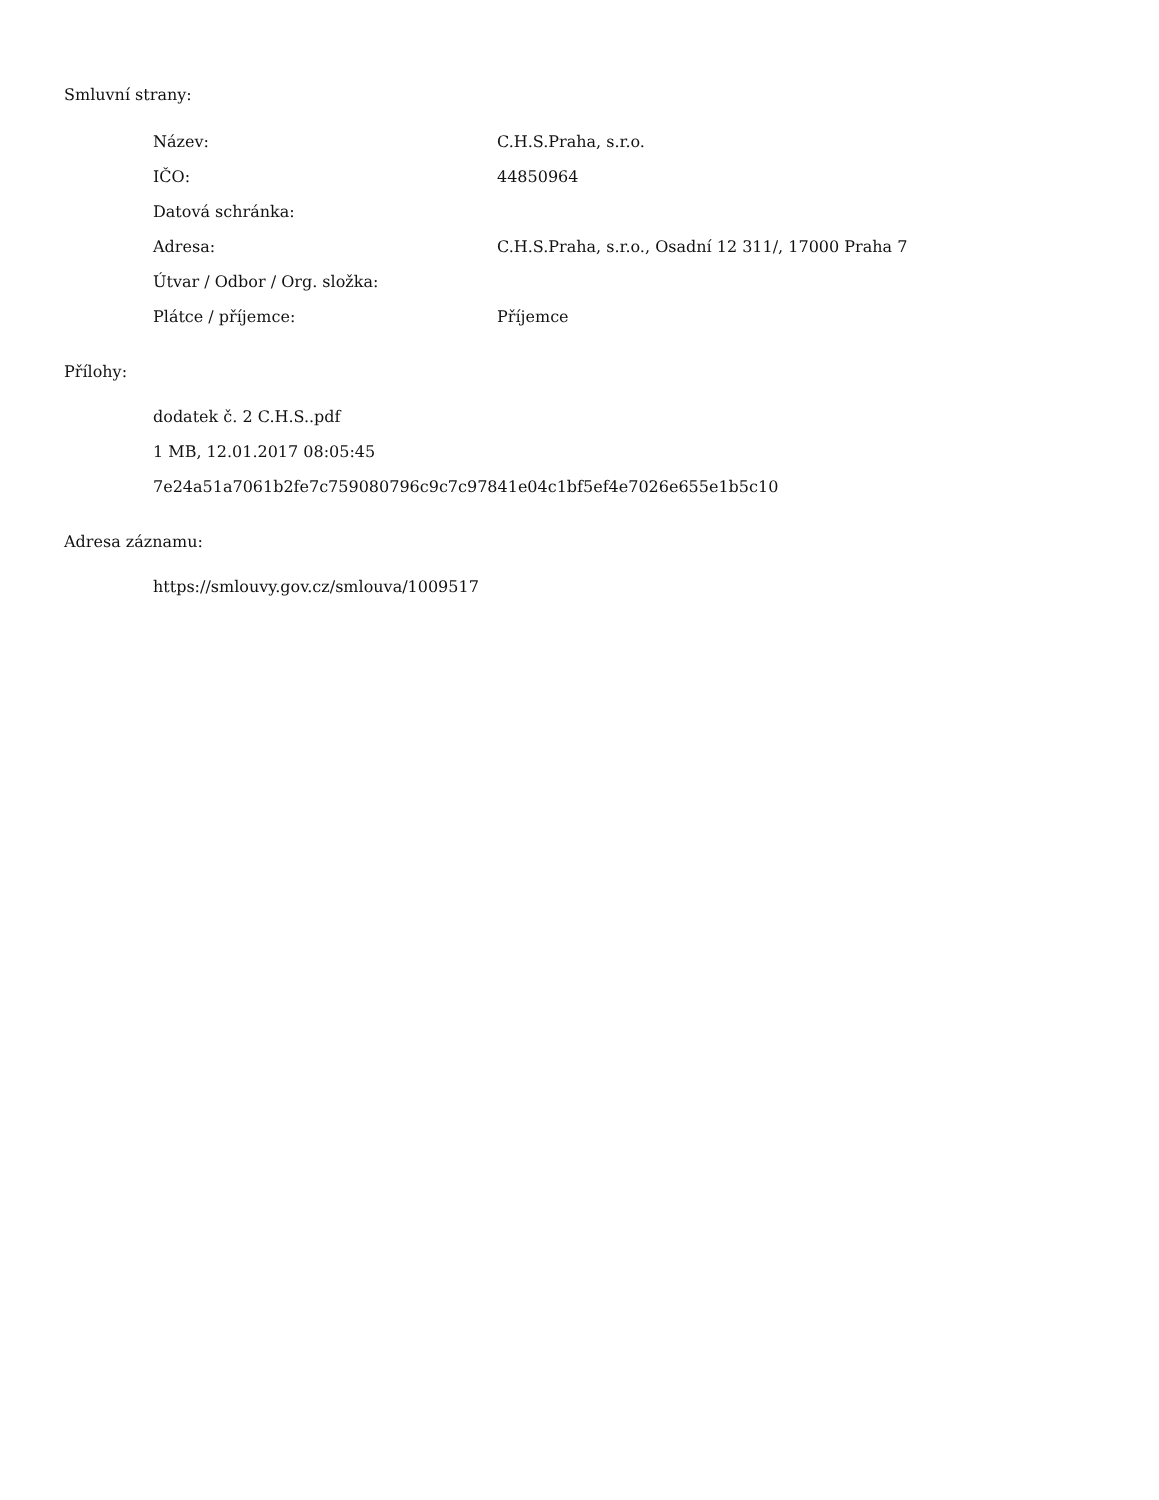Smluvní strany:
| Název: | C.H.S.Praha, s.r.o. |
| IČO: | 44850964 |
| Datová schránka: | |
| Adresa: | C.H.S.Praha, s.r.o., Osadní 12 311/, 17000 Praha 7 |
| Útvar / Odbor / Org. složka: | |
| Plátce / příjemce: | Příjemce |
Přílohy:
dodatek č. 2 C.H.S..pdf
1 MB, 12.01.2017 08:05:45
7e24a51a7061b2fe7c759080796c9c7c97841e04c1bf5ef4e7026e655e1b5c10
Adresa záznamu:
https://smlouvy.gov.cz/smlouva/1009517